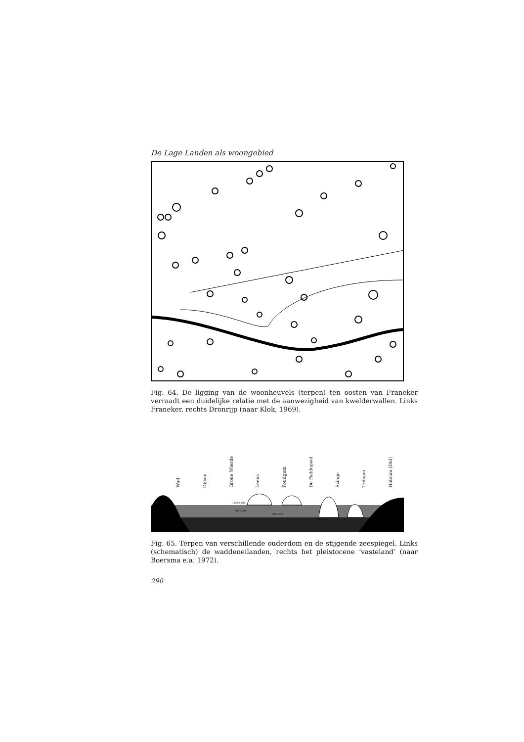De Lage Landen als woongebied
Fig. 64. De ligging van de woonheuvels (terpen) ten oosten van Franeker verraadt een duidelijke relatie met de aanwezigheid van kwelderwallen. Links Franeker, rechts Dronrijp (naar Klok, 1969).
Wad Dijken Grone Wierde Leens Foudgum De Paddepoel Ezinge Tritsum Hatzum (Dld)
1000 n. Chr.
700 n. Chr.
200 v. Chr.
500 v. Chr.
Fig. 65. Terpen van verschillende ouderdom en de stijgende zeespiegel. Links (schematisch) de waddeneilanden, rechts het pleistocene ‘vasteland’ (naar Boersma e.a. 1972).
290